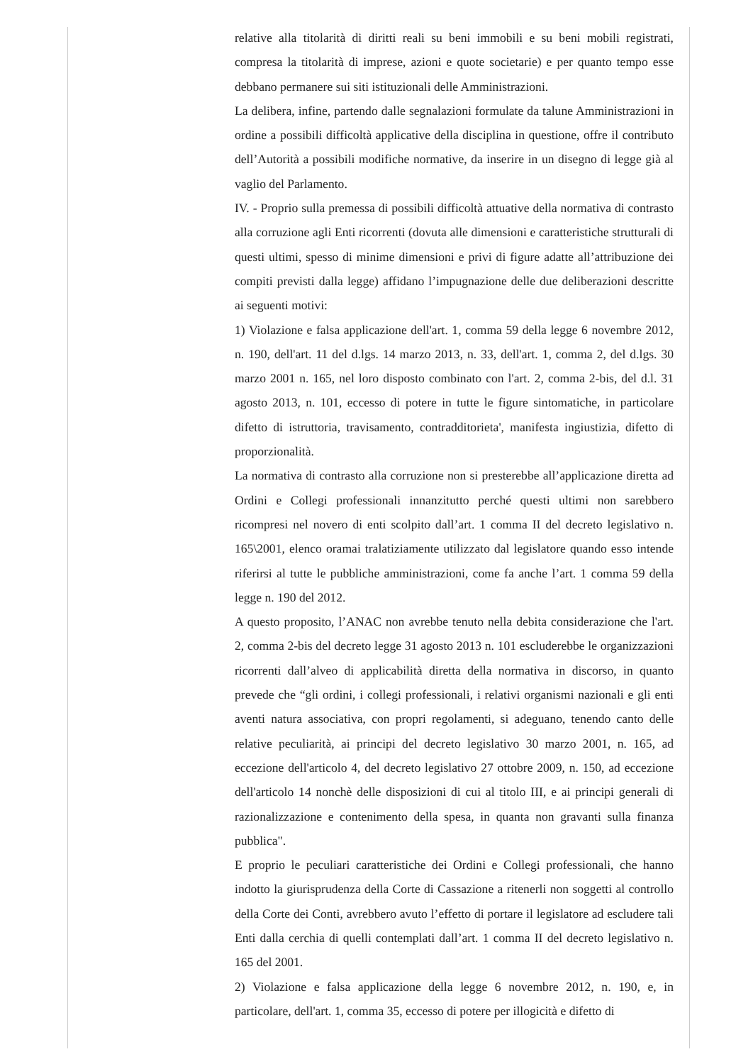relative alla titolarità di diritti reali su beni immobili e su beni mobili registrati, compresa la titolarità di imprese, azioni e quote societarie) e per quanto tempo esse debbano permanere sui siti istituzionali delle Amministrazioni.
La delibera, infine, partendo dalle segnalazioni formulate da talune Amministrazioni in ordine a possibili difficoltà applicative della disciplina in questione, offre il contributo dell’Autorità a possibili modifiche normative, da inserire in un disegno di legge già al vaglio del Parlamento.
IV. - Proprio sulla premessa di possibili difficoltà attuative della normativa di contrasto alla corruzione agli Enti ricorrenti (dovuta alle dimensioni e caratteristiche strutturali di questi ultimi, spesso di minime dimensioni e privi di figure adatte all’attribuzione dei compiti previsti dalla legge) affidano l’impugnazione delle due deliberazioni descritte ai seguenti motivi:
1) Violazione e falsa applicazione dell'art. 1, comma 59 della legge 6 novembre 2012, n. 190, dell'art. 11 del d.lgs. 14 marzo 2013, n. 33, dell'art. 1, comma 2, del d.lgs. 30 marzo 2001 n. 165, nel loro disposto combinato con l'art. 2, comma 2-bis, del d.l. 31 agosto 2013, n. 101, eccesso di potere in tutte le figure sintomatiche, in particolare difetto di istruttoria, travisamento, contradditorieta', manifesta ingiustizia, difetto di proporzionalità.
La normativa di contrasto alla corruzione non si presterebbe all’applicazione diretta ad Ordini e Collegi professionali innanzitutto perché questi ultimi non sarebbero ricompresi nel novero di enti scolpito dall’art. 1 comma II del decreto legislativo n. 165\2001, elenco oramai tralatiziamente utilizzato dal legislatore quando esso intende riferirsi al tutte le pubbliche amministrazioni, come fa anche l’art. 1 comma 59 della legge n. 190 del 2012.
A questo proposito, l’ANAC non avrebbe tenuto nella debita considerazione che l'art. 2, comma 2-bis del decreto legge 31 agosto 2013 n. 101 escluderebbe le organizzazioni ricorrenti dall’alveo di applicabilità diretta della normativa in discorso, in quanto prevede che “gli ordini, i collegi professionali, i relativi organismi nazionali e gli enti aventi natura associativa, con propri regolamenti, si adeguano, tenendo canto delle relative peculiarità, ai principi del decreto legislativo 30 marzo 2001, n. 165, ad eccezione dell'articolo 4, del decreto legislativo 27 ottobre 2009, n. 150, ad eccezione dell'articolo 14 nonchè delle disposizioni di cui al titolo III, e ai principi generali di razionalizzazione e contenimento della spesa, in quanta non gravanti sulla finanza pubblica".
E proprio le peculiari caratteristiche dei Ordini e Collegi professionali, che hanno indotto la giurisprudenza della Corte di Cassazione a ritenerli non soggetti al controllo della Corte dei Conti, avrebbero avuto l’effetto di portare il legislatore ad escludere tali Enti dalla cerchia di quelli contemplati dall’art. 1 comma II del decreto legislativo n. 165 del 2001.
2) Violazione e falsa applicazione della legge 6 novembre 2012, n. 190, e, in particolare, dell'art. 1, comma 35, eccesso di potere per illogicità e difetto di